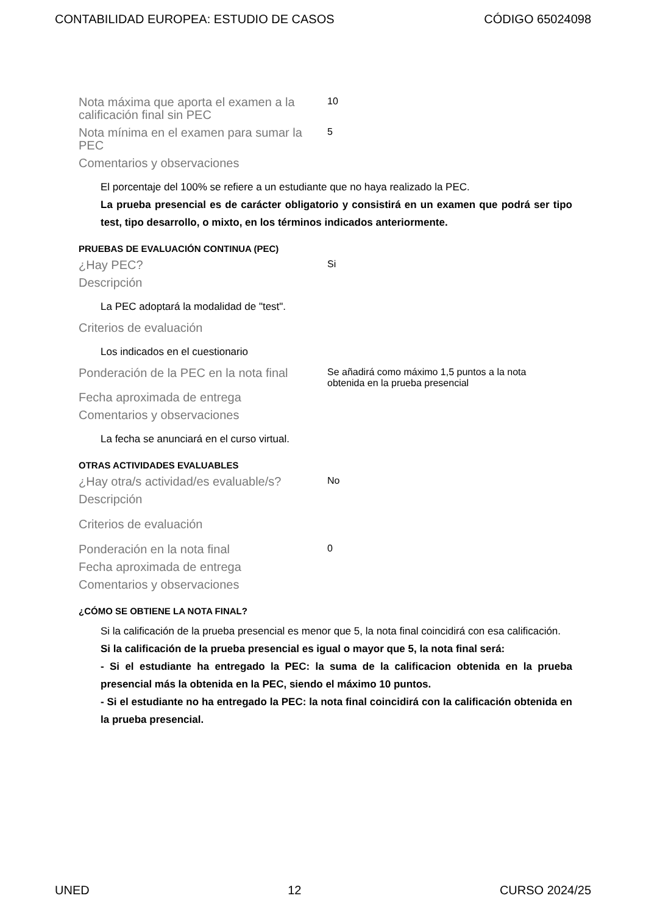CONTABILIDAD EUROPEA: ESTUDIO DE CASOS CÓDIGO 65024098
Nota máxima que aporta el examen a la calificación final sin PEC
10
Nota mínima en el examen para sumar la PEC
5
Comentarios y observaciones
El porcentaje del 100% se refiere a un estudiante que no haya realizado la PEC.
La prueba presencial es de carácter obligatorio y consistirá en un examen que podrá ser tipo test, tipo desarrollo, o mixto, en los términos indicados anteriormente.
PRUEBAS DE EVALUACIÓN CONTINUA (PEC)
¿Hay PEC?
Si
Descripción
La PEC adoptará la modalidad de "test".
Criterios de evaluación
Los indicados en el cuestionario
Ponderación de la PEC en la nota final
Se añadirá como máximo 1,5 puntos a la nota obtenida en la prueba presencial
Fecha aproximada de entrega
Comentarios y observaciones
La fecha se anunciará en el curso virtual.
OTRAS ACTIVIDADES EVALUABLES
¿Hay otra/s actividad/es evaluable/s?
No
Descripción
Criterios de evaluación
Ponderación en la nota final
0
Fecha aproximada de entrega
Comentarios y observaciones
¿CÓMO SE OBTIENE LA NOTA FINAL?
Si la calificación de la prueba presencial es menor que 5, la nota final coincidirá con esa calificación.
Si la calificación de la prueba presencial es igual o mayor que 5, la nota final será:
- Si el estudiante ha entregado la PEC: la suma de la calificacion obtenida en la prueba presencial más la obtenida en la PEC, siendo el máximo 10 puntos.
- Si el estudiante no ha entregado la PEC: la nota final coincidirá con la calificación obtenida en la prueba presencial.
UNED 12 CURSO 2024/25